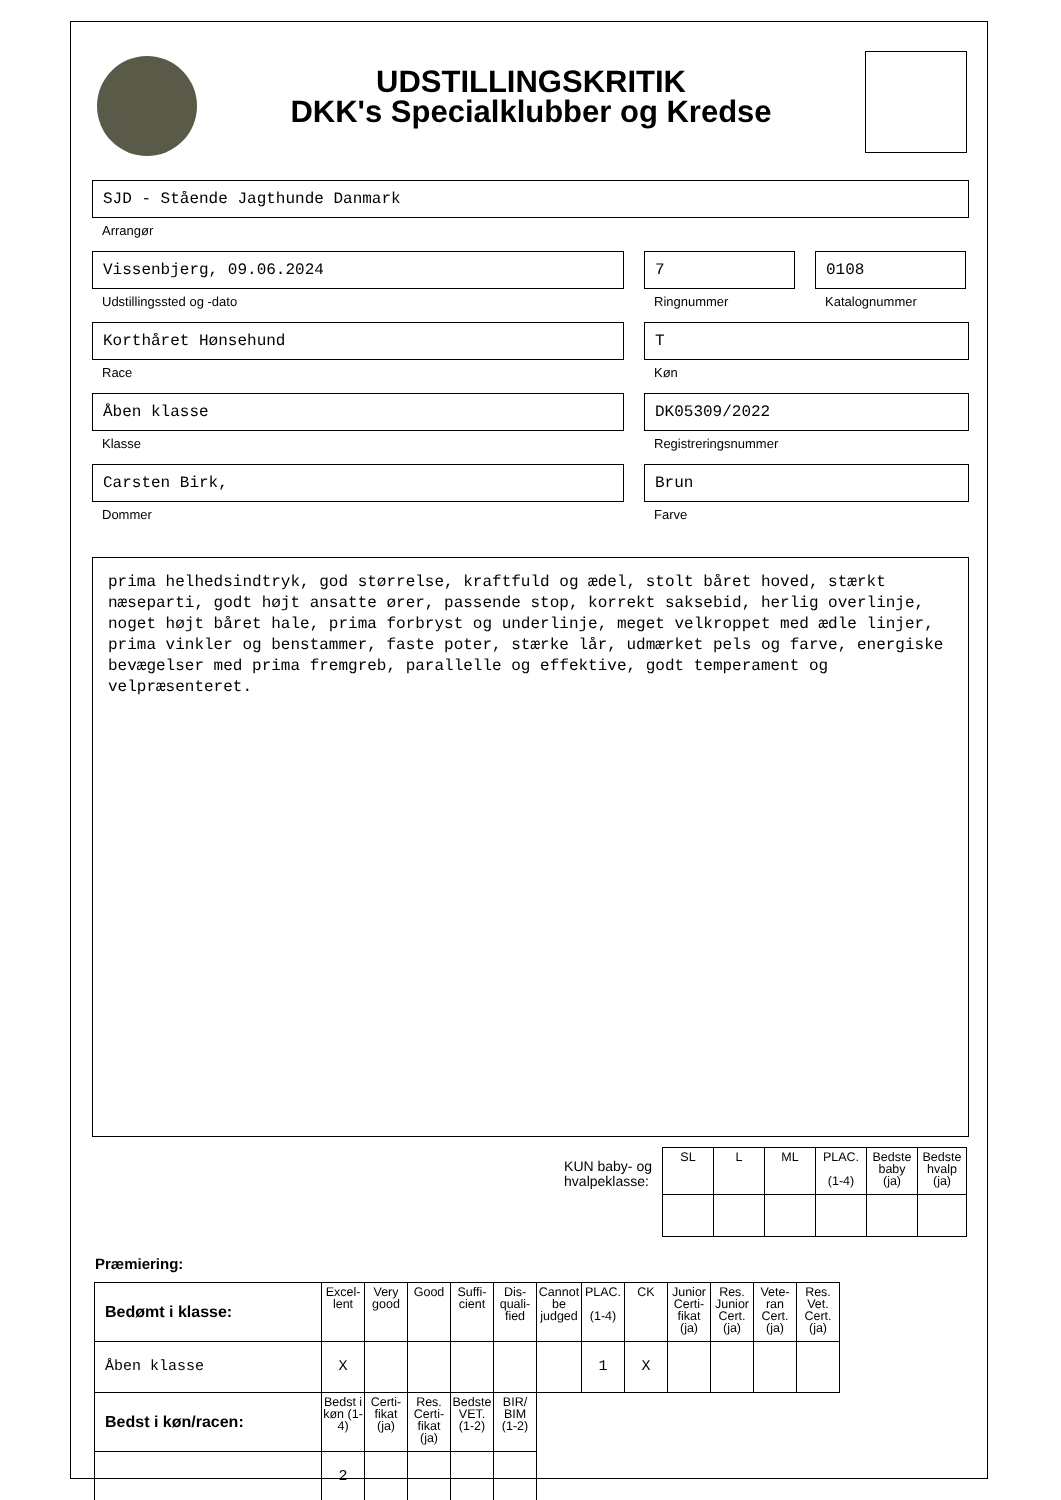UDSTILLINGSKRITIK
DKK's Specialklubber og Kredse
SJD - Stående Jagthunde Danmark
Arrangør
Vissenbjerg, 09.06.2024
Udstillingssted og -dato
7
Ringnummer
0108
Katalognummer
Korthåret Hønsehund
Race
T
Køn
Åben klasse
Klasse
DK05309/2022
Registreringsnummer
Carsten Birk,
Dommer
Brun
Farve
prima helhedsindtryk, god størrelse, kraftfuld og ædel, stolt båret hoved, stærkt næseparti, godt højt ansatte ører, passende stop, korrekt saksebid, herlig overlinje, noget højt båret hale, prima forbryst og underlinje, meget velkroppet med ædle linjer, prima vinkler og benstammer, faste poter, stærke lår, udmærket pels og farve, energiske bevægelser med prima fremgreb, parallelle og effektive, godt temperament og velpræsenteret.
KUN baby- og
hvalpeklasse:
| SL | L | ML | PLAC. (1-4) | Bedste baby (ja) | Bedste hvalp (ja) |
| --- | --- | --- | --- | --- | --- |
Præmiering:
| Bedømt i klasse: | Excel-lent | Very good | Good | Suffi-cient | Dis-quali-fied | Cannot be judged | PLAC. (1-4) | CK | Junior Certi-fikat (ja) | Res. Junior Cert. (ja) | Vete-ran Cert. (ja) | Res. Vet. Cert. (ja) |
| --- | --- | --- | --- | --- | --- | --- | --- | --- | --- | --- | --- | --- |
| Åben klasse | X | | | | | | 1 | X | | | | |
| Bedst i køn/racen: | Bedst i køn (1-4) | Certi-fikat (ja) | Res. Certi-fikat (ja) | Bedste VET. (1-2) | BIR/ BIM (1-2) | | | | | | | |
| | 2 | | | | | | | | | | | |